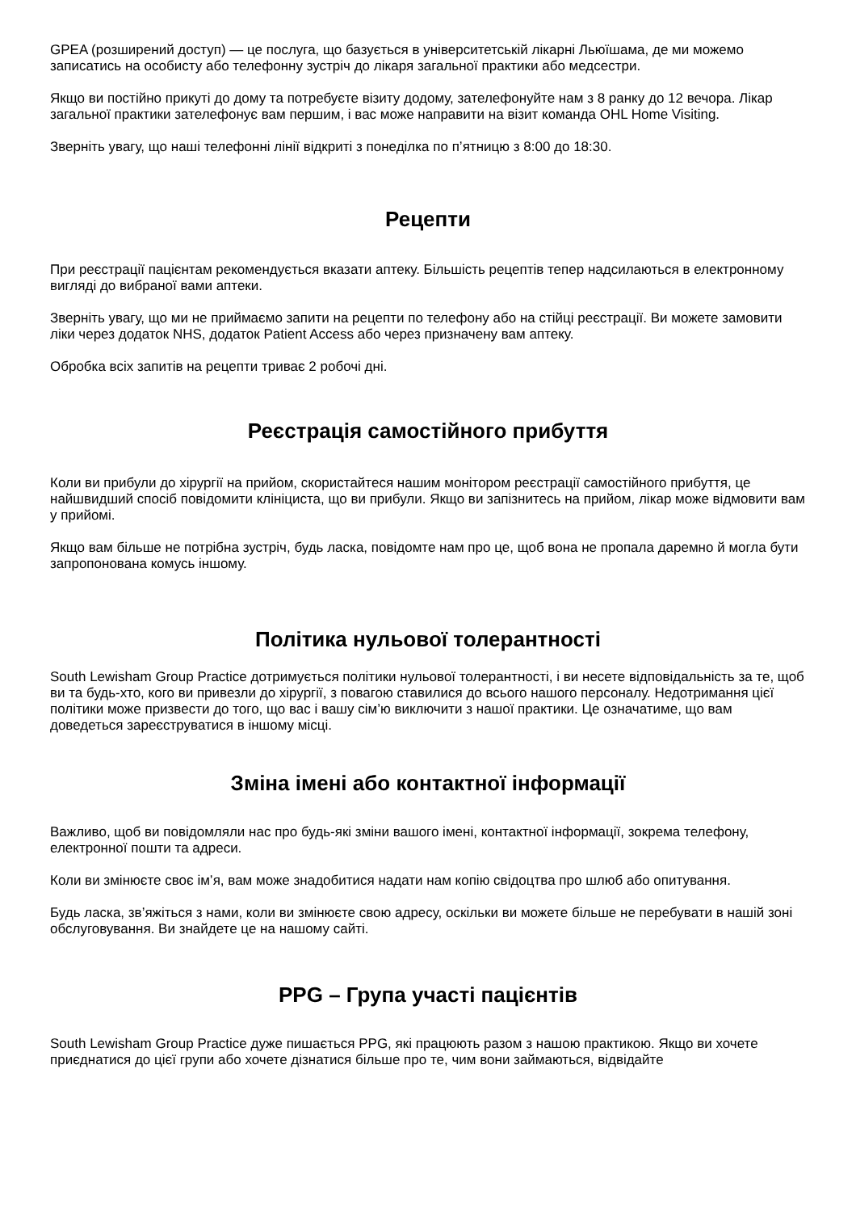GPEA (розширений доступ) — це послуга, що базується в університетській лікарні Льюїшама, де ми можемо записатись на особисту або телефонну зустріч до лікаря загальної практики або медсестри.
Якщо ви постійно прикуті до дому та потребуєте візиту додому, зателефонуйте нам з 8 ранку до 12 вечора. Лікар загальної практики зателефонує вам першим, і вас може направити на візит команда OHL Home Visiting.
Зверніть увагу, що наші телефонні лінії відкриті з понеділка по п’ятницю з 8:00 до 18:30.
Рецепти
При реєстрації пацієнтам рекомендується вказати аптеку. Більшість рецептів тепер надсилаються в електронному вигляді до вибраної вами аптеки.
Зверніть увагу, що ми не приймаємо запити на рецепти по телефону або на стійці реєстрації. Ви можете замовити ліки через додаток NHS, додаток Patient Access або через призначену вам аптеку.
Обробка всіх запитів на рецепти триває 2 робочі дні.
Реєстрація самостійного прибуття
Коли ви прибули до хірургії на прийом, скористайтеся нашим монітором реєстрації самостійного прибуття, це найшвидший спосіб повідомити клініциста, що ви прибули. Якщо ви запізнитесь на прийом, лікар може відмовити вам у прийомі.
Якщо вам більше не потрібна зустріч, будь ласка, повідомте нам про це, щоб вона не пропала даремно й могла бути запропонована комусь іншому.
Політика нульової толерантності
South Lewisham Group Practice дотримується політики нульової толерантності, і ви несете відповідальність за те, щоб ви та будь-хто, кого ви привезли до хірургії, з повагою ставилися до всього нашого персоналу. Недотримання цієї політики може призвести до того, що вас і вашу сім’ю виключити з нашої практики. Це означатиме, що вам доведеться зареєструватися в іншому місці.
Зміна імені або контактної інформації
Важливо, щоб ви повідомляли нас про будь-які зміни вашого імені, контактної інформації, зокрема телефону, електронної пошти та адреси.
Коли ви змінюєте своє ім’я, вам може знадобитися надати нам копію свідоцтва про шлюб або опитування.
Будь ласка, зв’яжіться з нами, коли ви змінюєте свою адресу, оскільки ви можете більше не перебувати в нашій зоні обслуговування. Ви знайдете це на нашому сайті.
PPG – Група участі пацієнтів
South Lewisham Group Practice дуже пишається PPG, які працюють разом з нашою практикою. Якщо ви хочете приєднатися до цієї групи або хочете дізнатися більше про те, чим вони займаються, відвідайте